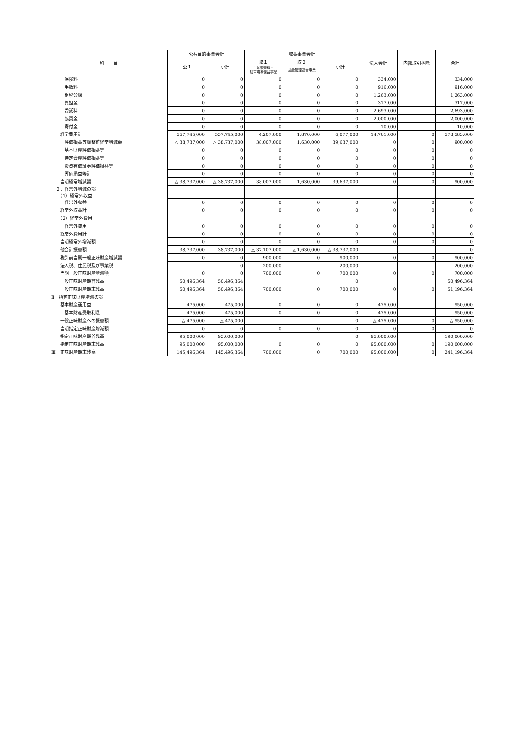| 科 目 | 公益目的事業会計 | | 収益事業会計 | | | 法人会計 | 内部取引控除 | 合計 |
| --- | --- | --- | --- | --- | --- | --- | --- | --- |
| | 公１ | 小計 | 収１ | 収２ | 小計 | | | |
| | | | 自動販売機・ 駐車場等便益事業 | 施設管理運営事業 | | | | |
| 保険料 | 0 | 0 | 0 | 0 | 0 | 334,000 | | 334,000 |
| 手数料 | 0 | 0 | 0 | 0 | 0 | 916,000 | | 916,000 |
| 租税公課 | 0 | 0 | 0 | 0 | 0 | 1,263,000 | | 1,263,000 |
| 負担金 | 0 | 0 | 0 | 0 | 0 | 317,000 | | 317,000 |
| 委託料 | 0 | 0 | 0 | 0 | 0 | 2,693,000 | | 2,693,000 |
| 協賛金 | 0 | 0 | 0 | 0 | 0 | 2,000,000 | | 2,000,000 |
| 寄付金 | 0 | 0 | 0 | 0 | 0 | 10,000 | | 10,000 |
| 経常費用計 | 557,745,000 | 557,745,000 | 4,207,000 | 1,870,000 | 6,077,000 | 14,761,000 | 0 | 578,583,000 |
| 評価損益等調整前経常増減額 | △ 38,737,000 | △ 38,737,000 | 38,007,000 | 1,630,000 | 39,637,000 | 0 | 0 | 900,000 |
| 基本財産評価損益等 | 0 | 0 | 0 | 0 | 0 | 0 | 0 | 0 |
| 特定資産評価損益等 | 0 | 0 | 0 | 0 | 0 | 0 | 0 | 0 |
| 投資有価証券評価損益等 | 0 | 0 | 0 | 0 | 0 | 0 | 0 | 0 |
| 評価損益等計 | 0 | 0 | 0 | 0 | 0 | 0 | 0 | 0 |
| 当期経常増減額 | △ 38,737,000 | △ 38,737,000 | 38,007,000 | 1,630,000 | 39,637,000 | 0 | 0 | 900,000 |
| ２．経常外増減の部 （1）経常外収益 | | | | | | | | |
| 経常外収益 | 0 | 0 | 0 | 0 | 0 | 0 | 0 | 0 |
| 経常外収益計 | 0 | 0 | 0 | 0 | 0 | 0 | 0 | 0 |
| （2）経常外費用 | | | | | | | | |
| 経常外費用 | 0 | 0 | 0 | 0 | 0 | 0 | 0 | 0 |
| 経常外費用計 | 0 | 0 | 0 | 0 | 0 | 0 | 0 | 0 |
| 当期経常外増減額 | 0 | 0 | 0 | 0 | 0 | 0 | 0 | 0 |
| 他会計振替額 | 38,737,000 | 38,737,000 | △ 37,107,000 | △ 1,630,000 | △ 38,737,000 | | | 0 |
| 税引前当期一般正味財産増減額 | 0 | 0 | 900,000 | 0 | 900,000 | 0 | 0 | 900,000 |
| 法人税、住民税及び事業税 | | 0 | 200,000 | | 200,000 | | | 200,000 |
| 当期一般正味財産増減額 | 0 | 0 | 700,000 | 0 | 700,000 | 0 | 0 | 700,000 |
| 一般正味財産期首残高 | 50,496,364 | 50,496,364 | | | 0 | | | 50,496,364 |
| 一般正味財産期末残高 | 50,496,364 | 50,496,364 | 700,000 | 0 | 700,000 | 0 | 0 | 51,196,364 |
| Ⅱ 指定正味財産増減の部 | | | | | | | | |
| 基本財産運用益 | 475,000 | 475,000 | 0 | 0 | 0 | 475,000 | | 950,000 |
| 基本財産受取利息 | 475,000 | 475,000 | 0 | 0 | 0 | 475,000 | | 950,000 |
| 一般正味財産への振替額 | △ 475,000 | △ 475,000 | | | 0 | △ 475,000 | 0 | △ 950,000 |
| 当期指定正味財産増減額 | 0 | 0 | 0 | 0 | 0 | 0 | 0 | 0 |
| 指定正味財産期首残高 | 95,000,000 | 95,000,000 | | | 0 | 95,000,000 | | 190,000,000 |
| 指定正味財産期末残高 | 95,000,000 | 95,000,000 | 0 | 0 | 0 | 95,000,000 | 0 | 190,000,000 |
| Ⅲ 正味財産期末残高 | 145,496,364 | 145,496,364 | 700,000 | 0 | 700,000 | 95,000,000 | 0 | 241,196,364 |